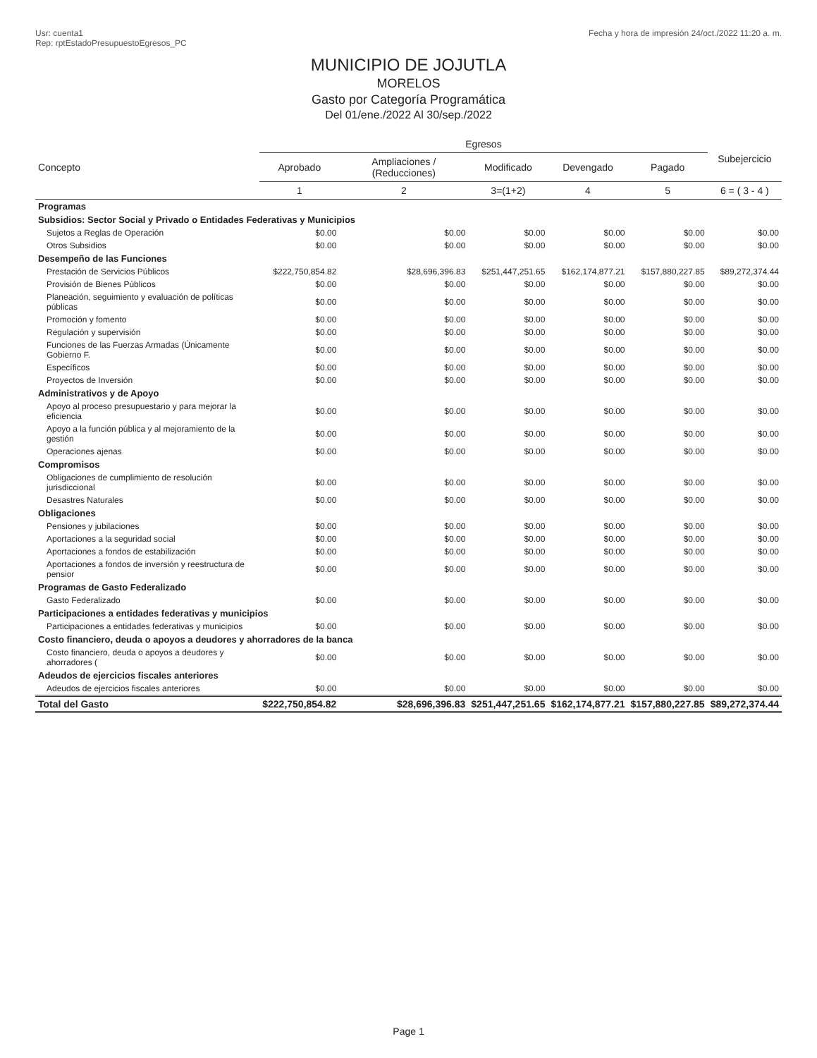Usr: cuenta1
Rep: rptEstadoPresupuestoEgresos_PC
Fecha y hora de impresión 24/oct./2022 11:20 a. m.
MUNICIPIO DE JOJUTLA
MORELOS
Gasto por Categoría Programática
Del 01/ene./2022 Al 30/sep./2022
| Concepto | Egresos | | | | | Subejercicio |
| --- | --- | --- | --- | --- | --- | --- |
| | Aprobado | Ampliaciones / (Reducciones) | Modificado | Devengado | Pagado | |
| | 1 | 2 | 3=(1+2) | 4 | 5 | 6 = ( 3 - 4 ) |
| Programas | | | | | | |
| Subsidios: Sector Social y Privado o Entidades Federativas y Municipios | | | | | | |
| Sujetos a Reglas de Operación | $0.00 | $0.00 | $0.00 | $0.00 | $0.00 | $0.00 |
| Otros Subsidios | $0.00 | $0.00 | $0.00 | $0.00 | $0.00 | $0.00 |
| Desempeño de las Funciones | | | | | | |
| Prestación de Servicios Públicos | $222,750,854.82 | $28,696,396.83 | $251,447,251.65 | $162,174,877.21 | $157,880,227.85 | $89,272,374.44 |
| Provisión de Bienes Públicos | $0.00 | $0.00 | $0.00 | $0.00 | $0.00 | $0.00 |
| Planeación, seguimiento y evaluación de políticas públicas | $0.00 | $0.00 | $0.00 | $0.00 | $0.00 | $0.00 |
| Promoción y fomento | $0.00 | $0.00 | $0.00 | $0.00 | $0.00 | $0.00 |
| Regulación y supervisión | $0.00 | $0.00 | $0.00 | $0.00 | $0.00 | $0.00 |
| Funciones de las Fuerzas Armadas (Únicamente Gobierno F. | $0.00 | $0.00 | $0.00 | $0.00 | $0.00 | $0.00 |
| Específicos | $0.00 | $0.00 | $0.00 | $0.00 | $0.00 | $0.00 |
| Proyectos de Inversión | $0.00 | $0.00 | $0.00 | $0.00 | $0.00 | $0.00 |
| Administrativos y de Apoyo | | | | | | |
| Apoyo al proceso presupuestario y para mejorar la eficiencia | $0.00 | $0.00 | $0.00 | $0.00 | $0.00 | $0.00 |
| Apoyo a la función pública y al mejoramiento de la gestión | $0.00 | $0.00 | $0.00 | $0.00 | $0.00 | $0.00 |
| Operaciones ajenas | $0.00 | $0.00 | $0.00 | $0.00 | $0.00 | $0.00 |
| Compromisos | | | | | | |
| Obligaciones de cumplimiento de resolución jurisdiccional | $0.00 | $0.00 | $0.00 | $0.00 | $0.00 | $0.00 |
| Desastres Naturales | $0.00 | $0.00 | $0.00 | $0.00 | $0.00 | $0.00 |
| Obligaciones | | | | | | |
| Pensiones y jubilaciones | $0.00 | $0.00 | $0.00 | $0.00 | $0.00 | $0.00 |
| Aportaciones a la seguridad social | $0.00 | $0.00 | $0.00 | $0.00 | $0.00 | $0.00 |
| Aportaciones a fondos de estabilización | $0.00 | $0.00 | $0.00 | $0.00 | $0.00 | $0.00 |
| Aportaciones a fondos de inversión y reestructura de pensior | $0.00 | $0.00 | $0.00 | $0.00 | $0.00 | $0.00 |
| Programas de Gasto Federalizado | | | | | | |
| Gasto Federalizado | $0.00 | $0.00 | $0.00 | $0.00 | $0.00 | $0.00 |
| Participaciones a entidades federativas y municipios | | | | | | |
| Participaciones a entidades federativas y municipios | $0.00 | $0.00 | $0.00 | $0.00 | $0.00 | $0.00 |
| Costo financiero, deuda o apoyos a deudores y ahorradores de la banca | | | | | | |
| Costo financiero, deuda o apoyos a deudores y ahorradores ( | $0.00 | $0.00 | $0.00 | $0.00 | $0.00 | $0.00 |
| Adeudos de ejercicios fiscales anteriores | | | | | | |
| Adeudos de ejercicios fiscales anteriores | $0.00 | $0.00 | $0.00 | $0.00 | $0.00 | $0.00 |
| Total del Gasto | $222,750,854.82 | $28,696,396.83 | $251,447,251.65 | $162,174,877.21 | $157,880,227.85 | $89,272,374.44 |
Page 1